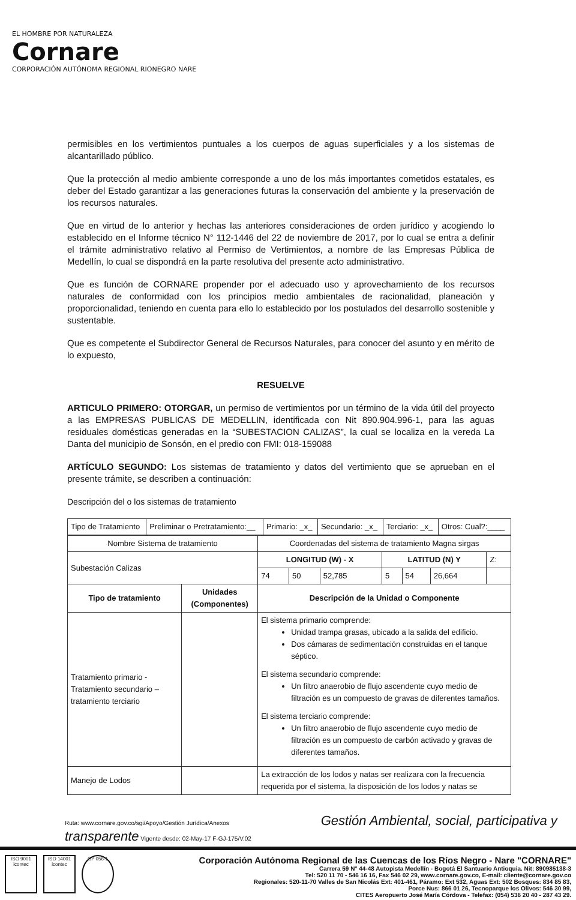EL HOMBRE POR NATURALEZA
Cornare
CORPORACIÓN AUTÓNOMA REGIONAL RIONEGRO NARE
permisibles en los vertimientos puntuales a los cuerpos de aguas superficiales y a los sistemas de alcantarillado público.
Que la protección al medio ambiente corresponde a uno de los más importantes cometidos estatales, es deber del Estado garantizar a las generaciones futuras la conservación del ambiente y la preservación de los recursos naturales.
Que en virtud de lo anterior y hechas las anteriores consideraciones de orden jurídico y acogiendo lo establecido en el Informe técnico N° 112-1446 del 22 de noviembre de 2017, por lo cual se entra a definir el trámite administrativo relativo al Permiso de Vertimientos, a nombre de las Empresas Pública de Medellín, lo cual se dispondrá en la parte resolutiva del presente acto administrativo.
Que es función de CORNARE propender por el adecuado uso y aprovechamiento de los recursos naturales de conformidad con los principios medio ambientales de racionalidad, planeación y proporcionalidad, teniendo en cuenta para ello lo establecido por los postulados del desarrollo sostenible y sustentable.
Que es competente el Subdirector General de Recursos Naturales, para conocer del asunto y en mérito de lo expuesto,
RESUELVE
ARTICULO PRIMERO: OTORGAR, un permiso de vertimientos por un término de la vida útil del proyecto a las EMPRESAS PUBLICAS DE MEDELLIN, identificada con Nit 890.904.996-1, para las aguas residuales domésticas generadas en la “SUBESTACION CALIZAS”, la cual se localiza en la vereda La Danta del municipio de Sonsón, en el predio con FMI: 018-159088
ARTÍCULO SEGUNDO: Los sistemas de tratamiento y datos del vertimiento que se aprueban en el presente trámite, se describen a continuación:
Descripción del o los sistemas de tratamiento
| Tipo de Tratamiento | Preliminar o Pretratamiento:__ | Primario: _x_ | Secundario: _x_ | Terciario: _x_ | Otros: Cual?:____ |
| Nombre Sistema de tratamiento | | | Coordenadas del sistema de tratamiento Magna sirgas | | | | | | |
| Subestación Calizas | | | LONGITUD (W) - X | | | LATITUD (N) Y | | | Z: |
| | | | 74 | 50 | 52,785 | 5 | 54 | 26,664 | |
| Tipo de tratamiento | Unidades (Componentes) | Descripción de la Unidad o Componente | | | | | | | |
| Tratamiento primario - Tratamiento secundario – tratamiento terciario | | El sistema primario comprende: Unidad trampa grasas, ubicado a la salida del edificio. Dos cámaras de sedimentación construidas en el tanque séptico. El sistema secundario comprende: Un filtro anaerobio de flujo ascendente cuyo medio de filtración es un compuesto de gravas de diferentes tamaños. El sistema terciario comprende: Un filtro anaerobio de flujo ascendente cuyo medio de filtración es un compuesto de carbón activado y gravas de diferentes tamaños. | | | | | | | |
| Manejo de Lodos | | La extracción de los lodos y natas ser realizara con la frecuencia requerida por el sistema, la disposición de los lodos y natas se | | | | | | | |
Ruta: www.cornare.gov.co/sgi/Apoyo/Gestión Jurídica/Anexos Gestión Ambiental, social, participativa y transparente Vigente desde: 02-May-17 F-GJ-175/V.02
ISO 9001 icontec
ISO 14001 icontec
GP 056-1
Corporación Autónoma Regional de las Cuencas de los Ríos Negro - Nare "CORNARE"
Carrera 59 N° 44-48 Autopista Medellín - Bogotá El Santuario Antioquia. Nit: 890985138-3
Tel: 520 11 70 - 546 16 16, Fax 546 02 29, www.cornare.gov.co, E-mail: cliente@cornare.gov.co
Regionales: 520-11-70 Valles de San Nicolás Ext: 401-461, Páramo: Ext 532, Aguas Ext: 502 Bosques: 834 85 83,
Porce Nus: 866 01 26, Tecnoparque los Olivos: 546 30 99,
CITES Aeropuerto José María Córdova - Telefax: (054) 536 20 40 - 287 43 29.